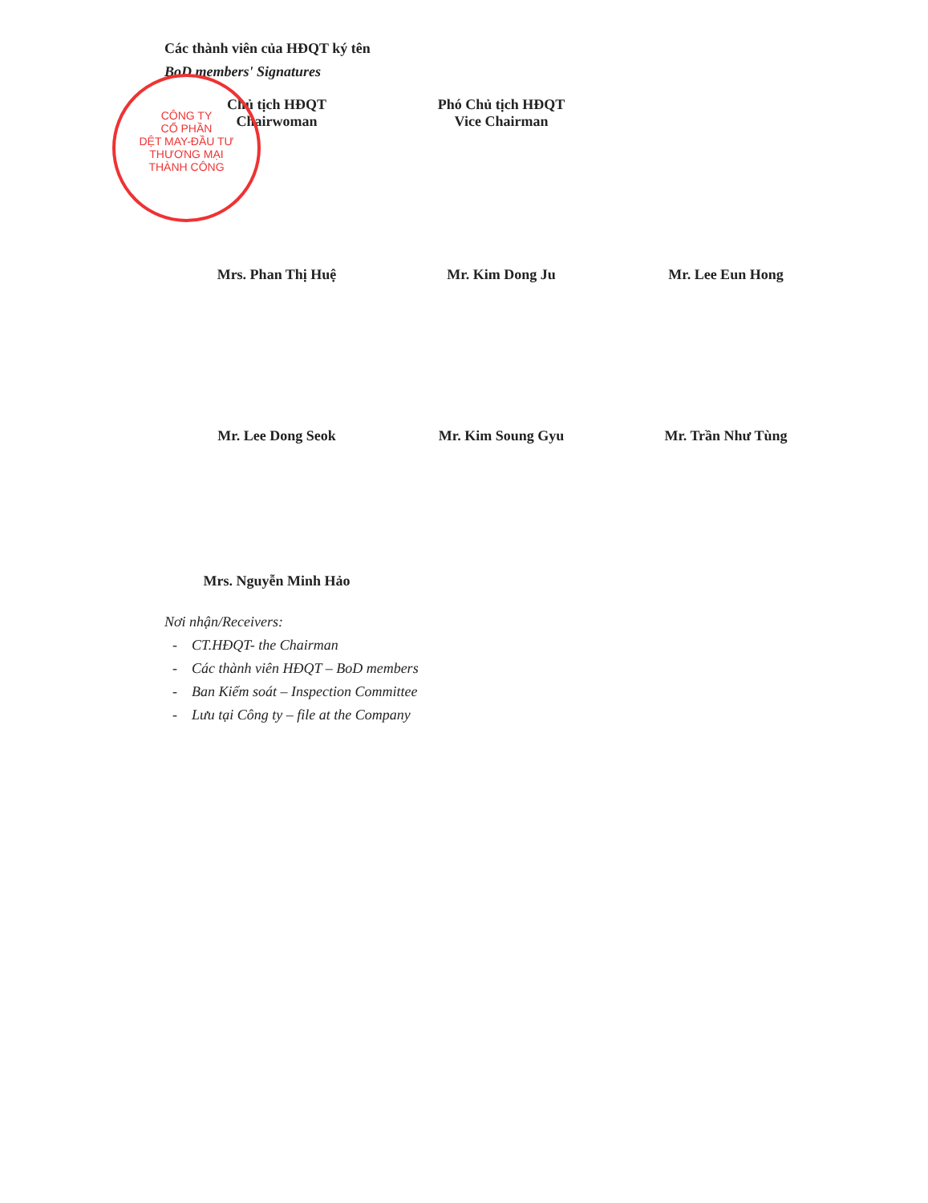Các thành viên của HĐQT ký tên
BoD members' Signatures
Chủ tịch HĐQT
Chairwoman
Phó Chủ tịch HĐQT
Vice Chairman
CÔNG TY
CỔ PHẦN
DỆT MAY-ĐẦU TƯ
THƯƠNG MẠI
THÀNH CÔNG
Mrs. Phan Thị Huệ
Mr. Kim Dong Ju Mr. Lee Eun Hong
Mr. Lee Dong Seok Mr. Kim Soung Gyu Mr. Trần Như Tùng
Mrs. Nguyễn Minh Hảo
Nơi nhận/Receivers:
- CT.HĐQT- the Chairman
- Các thành viên HĐQT – BoD members
- Ban Kiểm soát – Inspection Committee
- Lưu tại Công ty – file at the Company